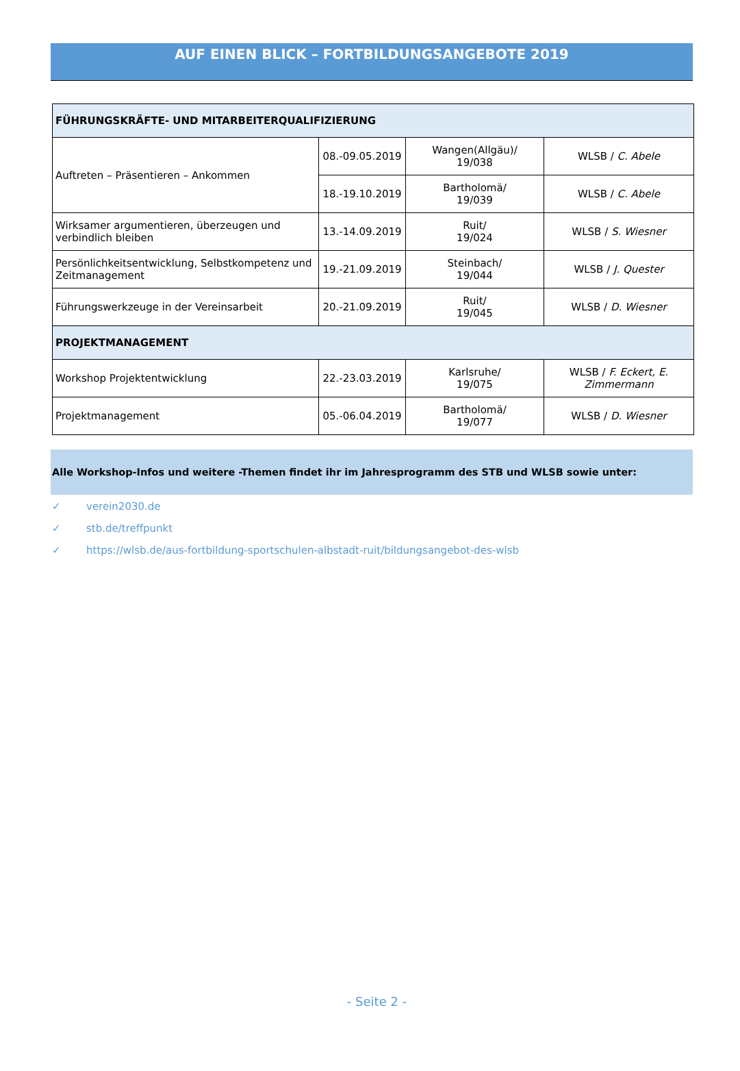AUF EINEN BLICK – FORTBILDUNGSANGEBOTE 2019
| FÜHRUNGSKRÄFTE- UND MITARBEITERQUALIFIZIERUNG | | | |
| Auftreten – Präsentieren – Ankommen | 08.-09.05.2019 | Wangen(Allgäu)/ 19/038 | WLSB / C. Abele |
| | 18.-19.10.2019 | Bartholomä/ 19/039 | WLSB / C. Abele |
| Wirksamer argumentieren, überzeugen und verbindlich bleiben | 13.-14.09.2019 | Ruit/ 19/024 | WLSB / S. Wiesner |
| Persönlichkeitsentwicklung, Selbstkompetenz und Zeitmanagement | 19.-21.09.2019 | Steinbach/ 19/044 | WLSB / J. Quester |
| Führungswerkzeuge in der Vereinsarbeit | 20.-21.09.2019 | Ruit/ 19/045 | WLSB / D. Wiesner |
| PROJEKTMANAGEMENT | | | |
| Workshop Projektentwicklung | 22.-23.03.2019 | Karlsruhe/ 19/075 | WLSB / F. Eckert, E. Zimmermann |
| Projektmanagement | 05.-06.04.2019 | Bartholomä/ 19/077 | WLSB / D. Wiesner |
Alle Workshop-Infos und weitere -Themen findet ihr im Jahresprogramm des STB und WLSB sowie unter:
✓ verein2030.de
✓ stb.de/treffpunkt
✓ https://wlsb.de/aus-fortbildung-sportschulen-albstadt-ruit/bildungsangebot-des-wlsb
- Seite 2 -